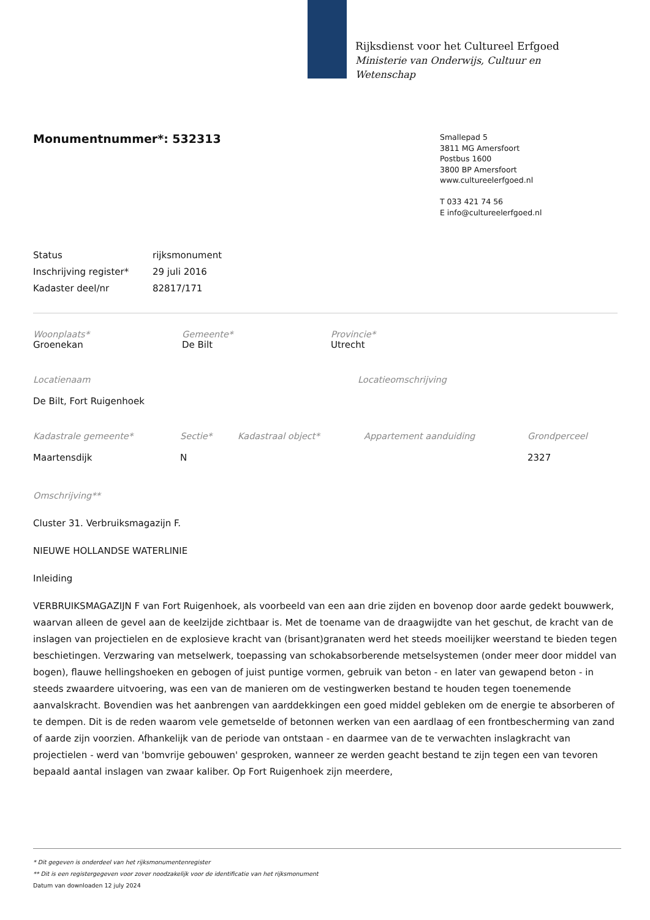Rijksdienst voor het Cultureel Erfgoed
Ministerie van Onderwijs, Cultuur en
Wetenschap
Monumentnummer*: 532313
Smallepad 5
3811 MG Amersfoort
Postbus 1600
3800 BP Amersfoort
www.cultureelerfgoed.nl
T 033 421 74 56
E info@cultureelerfgoed.nl
Status rijksmonument
Inschrijving register* 29 juli 2016
Kadaster deel/nr 82817/171
Woonplaats*
Groenekan
Gemeente*
De Bilt
Provincie*
Utrecht
Locatienaam
De Bilt, Fort Ruigenhoek
Locatieomschrijving
Kadastrale gemeente*
Maartensdijk
Sectie*
N
Kadastraal object* Appartement aanduiding Grondperceel
2327
Omschrijving**
Cluster 31. Verbruiksmagazijn F.
NIEUWE HOLLANDSE WATERLINIE
Inleiding
VERBRUIKSMAGAZIJN F van Fort Ruigenhoek, als voorbeeld van een aan drie zijden en bovenop door aarde gedekt bouwwerk, waarvan alleen de gevel aan de keelzijde zichtbaar is. Met de toename van de draagwijdte van het geschut, de kracht van de inslagen van projectielen en de explosieve kracht van (brisant)granaten werd het steeds moeilijker weerstand te bieden tegen beschietingen. Verzwaring van metselwerk, toepassing van schokabsorberende metselsystemen (onder meer door middel van bogen), flauwe hellingshoeken en gebogen of juist puntige vormen, gebruik van beton - en later van gewapend beton - in steeds zwaardere uitvoering, was een van de manieren om de vestingwerken bestand te houden tegen toenemende aanvalskracht. Bovendien was het aanbrengen van aarddekkingen een goed middel gebleken om de energie te absorberen of te dempen. Dit is de reden waarom vele gemetselde of betonnen werken van een aardlaag of een frontbescherming van zand of aarde zijn voorzien. Afhankelijk van de periode van ontstaan - en daarmee van de te verwachten inslagkracht van projectielen - werd van 'bomvrije gebouwen' gesproken, wanneer ze werden geacht bestand te zijn tegen een van tevoren bepaald aantal inslagen van zwaar kaliber. Op Fort Ruigenhoek zijn meerdere,
* Dit gegeven is onderdeel van het rijksmonumentenregister
** Dit is een registergegeven voor zover noodzakelijk voor de identificatie van het rijksmonument
Datum van downloaden 12 july 2024